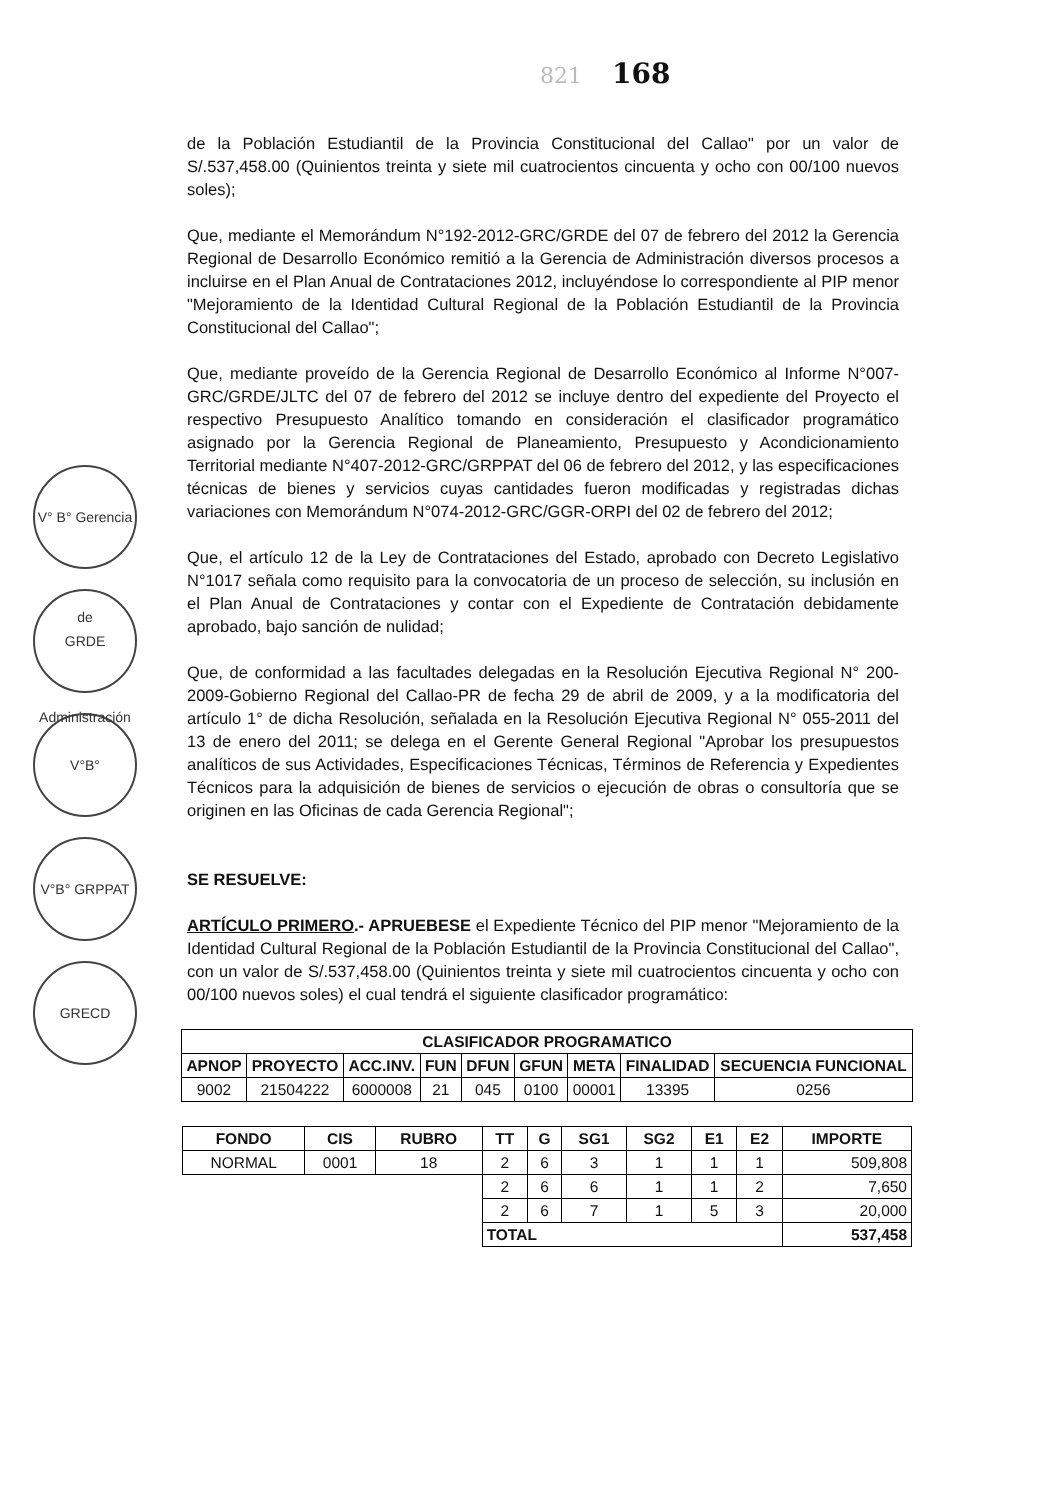821 168
V° B° Gerencia de Administración
GRDE
V°B°
V°B° GRPPAT
GRECD
de la Población Estudiantil de la Provincia Constitucional del Callao" por un valor de S/.537,458.00 (Quinientos treinta y siete mil cuatrocientos cincuenta y ocho con 00/100 nuevos soles);
Que, mediante el Memorándum N°192-2012-GRC/GRDE del 07 de febrero del 2012 la Gerencia Regional de Desarrollo Económico remitió a la Gerencia de Administración diversos procesos a incluirse en el Plan Anual de Contrataciones 2012, incluyéndose lo correspondiente al PIP menor "Mejoramiento de la Identidad Cultural Regional de la Población Estudiantil de la Provincia Constitucional del Callao";
Que, mediante proveído de la Gerencia Regional de Desarrollo Económico al Informe N°007-GRC/GRDE/JLTC del 07 de febrero del 2012 se incluye dentro del expediente del Proyecto el respectivo Presupuesto Analítico tomando en consideración el clasificador programático asignado por la Gerencia Regional de Planeamiento, Presupuesto y Acondicionamiento Territorial mediante N°407-2012-GRC/GRPPAT del 06 de febrero del 2012, y las especificaciones técnicas de bienes y servicios cuyas cantidades fueron modificadas y registradas dichas variaciones con Memorándum N°074-2012-GRC/GGR-ORPI del 02 de febrero del 2012;
Que, el artículo 12 de la Ley de Contrataciones del Estado, aprobado con Decreto Legislativo N°1017 señala como requisito para la convocatoria de un proceso de selección, su inclusión en el Plan Anual de Contrataciones y contar con el Expediente de Contratación debidamente aprobado, bajo sanción de nulidad;
Que, de conformidad a las facultades delegadas en la Resolución Ejecutiva Regional N° 200-2009-Gobierno Regional del Callao-PR de fecha 29 de abril de 2009, y a la modificatoria del artículo 1° de dicha Resolución, señalada en la Resolución Ejecutiva Regional N° 055-2011 del 13 de enero del 2011; se delega en el Gerente General Regional "Aprobar los presupuestos analíticos de sus Actividades, Especificaciones Técnicas, Términos de Referencia y Expedientes Técnicos para la adquisición de bienes de servicios o ejecución de obras o consultoría que se originen en las Oficinas de cada Gerencia Regional";
SE RESUELVE:
ARTÍCULO PRIMERO.- APRUEBESE el Expediente Técnico del PIP menor "Mejoramiento de la Identidad Cultural Regional de la Población Estudiantil de la Provincia Constitucional del Callao", con un valor de S/.537,458.00 (Quinientos treinta y siete mil cuatrocientos cincuenta y ocho con 00/100 nuevos soles) el cual tendrá el siguiente clasificador programático:
| CLASIFICADOR PROGRAMATICO | | | | | | | | |
| --- | --- | --- | --- | --- | --- | --- | --- | --- |
| APNOP | PROYECTO | ACC.INV. | FUN | DFUN | GFUN | META | FINALIDAD | SECUENCIA FUNCIONAL |
| 9002 | 21504222 | 6000008 | 21 | 045 | 0100 | 00001 | 13395 | 0256 |
| FONDO | CIS | RUBRO | TT | G | SG1 | SG2 | E1 | E2 | IMPORTE |
| --- | --- | --- | --- | --- | --- | --- | --- | --- | --- |
| NORMAL | 0001 | 18 | 2 | 6 | 3 | 1 | 1 | 1 | 509,808 |
| | | | 2 | 6 | 6 | 1 | 1 | 2 | 7,650 |
| | | | 2 | 6 | 7 | 1 | 5 | 3 | 20,000 |
| | | | TOTAL | | | | | | 537,458 |